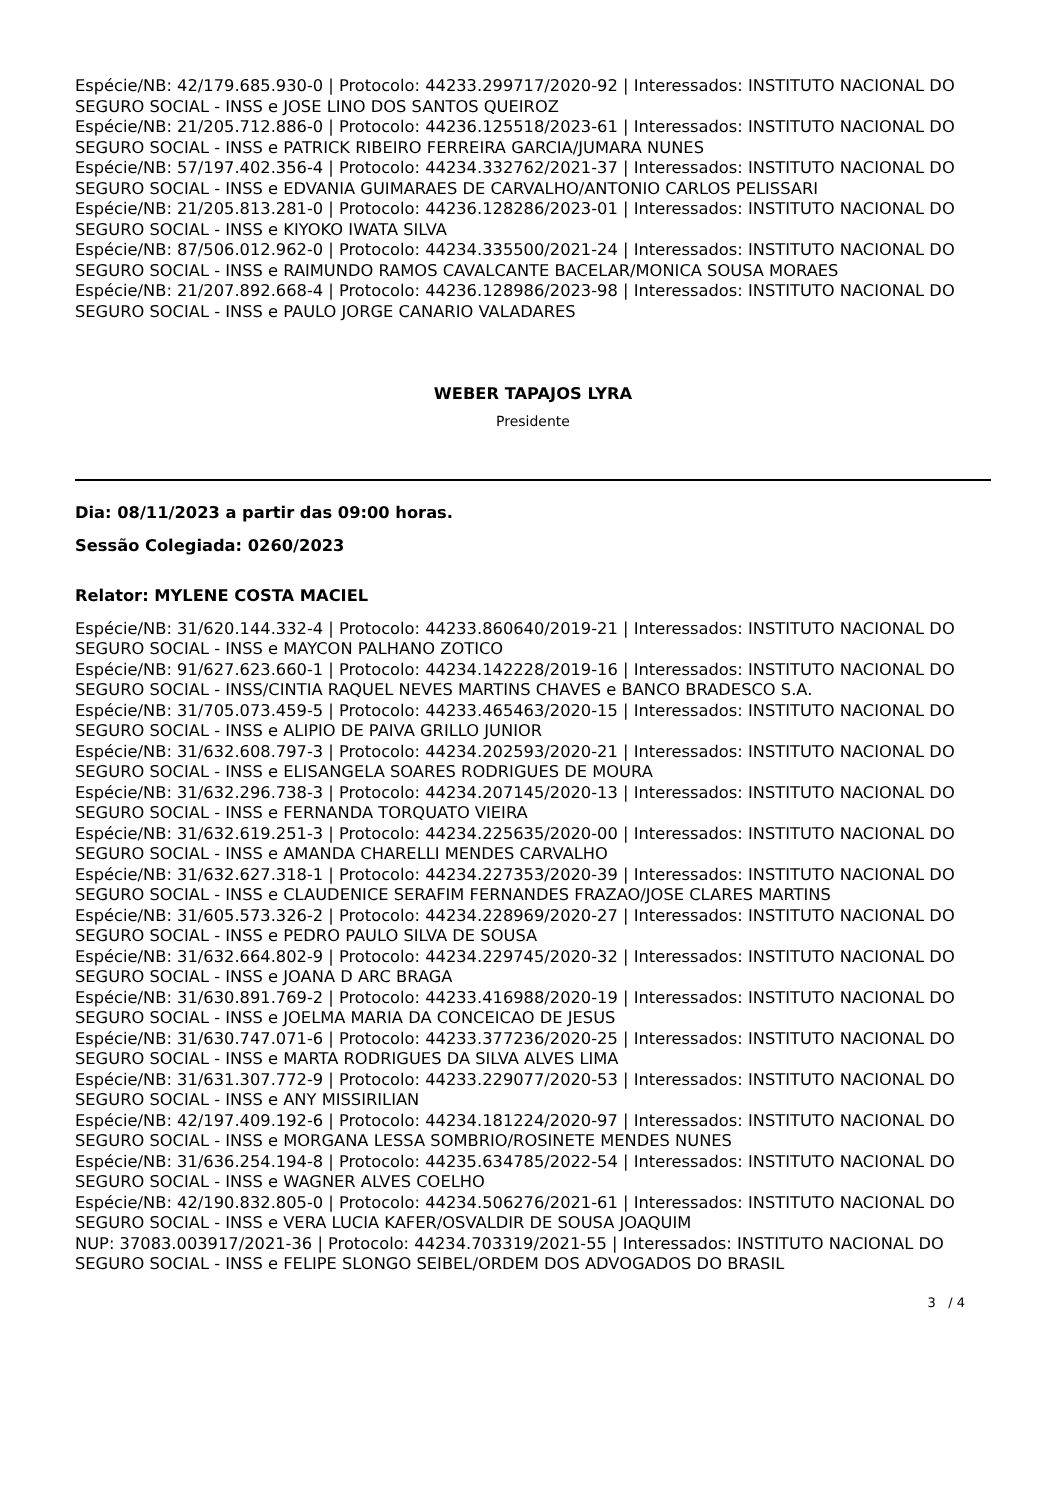Espécie/NB: 42/179.685.930-0 | Protocolo: 44233.299717/2020-92 | Interessados: INSTITUTO NACIONAL DO SEGURO SOCIAL - INSS e JOSE LINO DOS SANTOS QUEIROZ
Espécie/NB: 21/205.712.886-0 | Protocolo: 44236.125518/2023-61 | Interessados: INSTITUTO NACIONAL DO SEGURO SOCIAL - INSS e PATRICK RIBEIRO FERREIRA GARCIA/JUMARA NUNES
Espécie/NB: 57/197.402.356-4 | Protocolo: 44234.332762/2021-37 | Interessados: INSTITUTO NACIONAL DO SEGURO SOCIAL - INSS e EDVANIA GUIMARAES DE CARVALHO/ANTONIO CARLOS PELISSARI
Espécie/NB: 21/205.813.281-0 | Protocolo: 44236.128286/2023-01 | Interessados: INSTITUTO NACIONAL DO SEGURO SOCIAL - INSS e KIYOKO IWATA SILVA
Espécie/NB: 87/506.012.962-0 | Protocolo: 44234.335500/2021-24 | Interessados: INSTITUTO NACIONAL DO SEGURO SOCIAL - INSS e RAIMUNDO RAMOS CAVALCANTE BACELAR/MONICA SOUSA MORAES
Espécie/NB: 21/207.892.668-4 | Protocolo: 44236.128986/2023-98 | Interessados: INSTITUTO NACIONAL DO SEGURO SOCIAL - INSS e PAULO JORGE CANARIO VALADARES
WEBER TAPAJOS LYRA
Presidente
Dia: 08/11/2023 a partir das 09:00 horas.
Sessão Colegiada: 0260/2023
Relator: MYLENE COSTA MACIEL
Espécie/NB: 31/620.144.332-4 | Protocolo: 44233.860640/2019-21 | Interessados: INSTITUTO NACIONAL DO SEGURO SOCIAL - INSS e MAYCON PALHANO ZOTICO
Espécie/NB: 91/627.623.660-1 | Protocolo: 44234.142228/2019-16 | Interessados: INSTITUTO NACIONAL DO SEGURO SOCIAL - INSS/CINTIA RAQUEL NEVES MARTINS CHAVES e BANCO BRADESCO S.A.
Espécie/NB: 31/705.073.459-5 | Protocolo: 44233.465463/2020-15 | Interessados: INSTITUTO NACIONAL DO SEGURO SOCIAL - INSS e ALIPIO DE PAIVA GRILLO JUNIOR
Espécie/NB: 31/632.608.797-3 | Protocolo: 44234.202593/2020-21 | Interessados: INSTITUTO NACIONAL DO SEGURO SOCIAL - INSS e ELISANGELA SOARES RODRIGUES DE MOURA
Espécie/NB: 31/632.296.738-3 | Protocolo: 44234.207145/2020-13 | Interessados: INSTITUTO NACIONAL DO SEGURO SOCIAL - INSS e FERNANDA TORQUATO VIEIRA
Espécie/NB: 31/632.619.251-3 | Protocolo: 44234.225635/2020-00 | Interessados: INSTITUTO NACIONAL DO SEGURO SOCIAL - INSS e AMANDA CHARELLI MENDES CARVALHO
Espécie/NB: 31/632.627.318-1 | Protocolo: 44234.227353/2020-39 | Interessados: INSTITUTO NACIONAL DO SEGURO SOCIAL - INSS e CLAUDENICE SERAFIM FERNANDES FRAZAO/JOSE CLARES MARTINS
Espécie/NB: 31/605.573.326-2 | Protocolo: 44234.228969/2020-27 | Interessados: INSTITUTO NACIONAL DO SEGURO SOCIAL - INSS e PEDRO PAULO SILVA DE SOUSA
Espécie/NB: 31/632.664.802-9 | Protocolo: 44234.229745/2020-32 | Interessados: INSTITUTO NACIONAL DO SEGURO SOCIAL - INSS e JOANA D ARC BRAGA
Espécie/NB: 31/630.891.769-2 | Protocolo: 44233.416988/2020-19 | Interessados: INSTITUTO NACIONAL DO SEGURO SOCIAL - INSS e JOELMA MARIA DA CONCEICAO DE JESUS
Espécie/NB: 31/630.747.071-6 | Protocolo: 44233.377236/2020-25 | Interessados: INSTITUTO NACIONAL DO SEGURO SOCIAL - INSS e MARTA RODRIGUES DA SILVA ALVES LIMA
Espécie/NB: 31/631.307.772-9 | Protocolo: 44233.229077/2020-53 | Interessados: INSTITUTO NACIONAL DO SEGURO SOCIAL - INSS e ANY MISSIRILIAN
Espécie/NB: 42/197.409.192-6 | Protocolo: 44234.181224/2020-97 | Interessados: INSTITUTO NACIONAL DO SEGURO SOCIAL - INSS e MORGANA LESSA SOMBRIO/ROSINETE MENDES NUNES
Espécie/NB: 31/636.254.194-8 | Protocolo: 44235.634785/2022-54 | Interessados: INSTITUTO NACIONAL DO SEGURO SOCIAL - INSS e WAGNER ALVES COELHO
Espécie/NB: 42/190.832.805-0 | Protocolo: 44234.506276/2021-61 | Interessados: INSTITUTO NACIONAL DO SEGURO SOCIAL - INSS e VERA LUCIA KAFER/OSVALDIR DE SOUSA JOAQUIM
NUP: 37083.003917/2021-36 | Protocolo: 44234.703319/2021-55 | Interessados: INSTITUTO NACIONAL DO SEGURO SOCIAL - INSS e FELIPE SLONGO SEIBEL/ORDEM DOS ADVOGADOS DO BRASIL
3 / 4